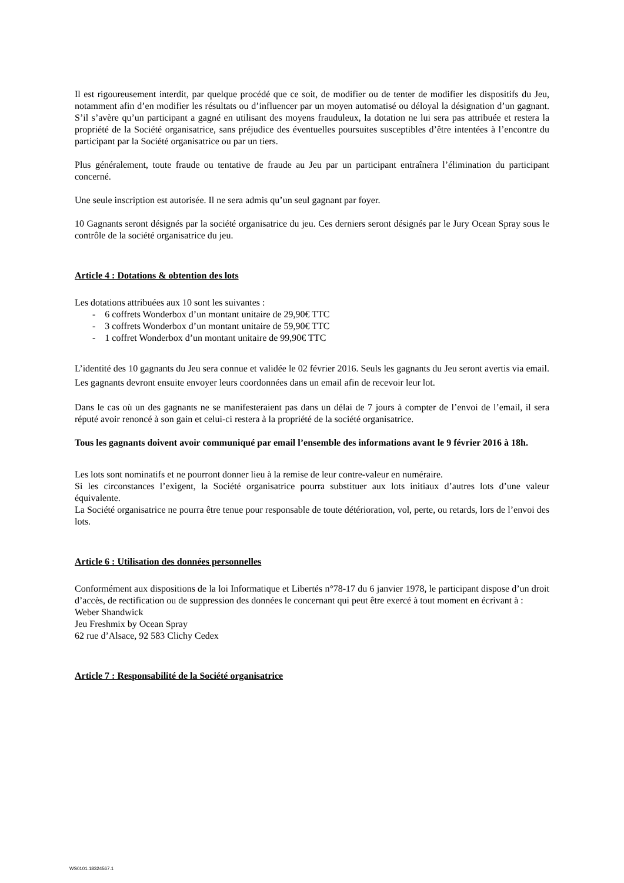Il est rigoureusement interdit, par quelque procédé que ce soit, de modifier ou de tenter de modifier les dispositifs du Jeu, notamment afin d’en modifier les résultats ou d’influencer par un moyen automatisé ou déloyal la désignation d’un gagnant. S’il s’avère qu’un participant a gagné en utilisant des moyens frauduleux, la dotation ne lui sera pas attribuée et restera la propriété de la Société organisatrice, sans préjudice des éventuelles poursuites susceptibles d’être intentées à l’encontre du participant par la Société organisatrice ou par un tiers.
Plus généralement, toute fraude ou tentative de fraude au Jeu par un participant entraînera l’élimination du participant concerné.
Une seule inscription est autorisée. Il ne sera admis qu’un seul gagnant par foyer.
10 Gagnants seront désignés par la société organisatrice du jeu. Ces derniers seront désignés par le Jury Ocean Spray sous le contrôle de la société organisatrice du jeu.
Article 4 : Dotations & obtention des lots
Les dotations attribuées aux 10 sont les suivantes :
- 6 coffrets Wonderbox d’un montant unitaire de 29,90€ TTC
- 3 coffrets Wonderbox d’un montant unitaire de 59,90€ TTC
- 1 coffret Wonderbox d’un montant unitaire de 99,90€ TTC
L’identité des 10 gagnants du Jeu sera connue et validée le 02 février 2016. Seuls les gagnants du Jeu seront avertis via email. Les gagnants devront ensuite envoyer leurs coordonnées dans un email afin de recevoir leur lot.
Dans le cas où un des gagnants ne se manifesteraient pas dans un délai de 7 jours à compter de l’envoi de l’email, il sera réputé avoir renoncé à son gain et celui-ci restera à la propriété de la société organisatrice.
Tous les gagnants doivent avoir communiqué par email l’ensemble des informations avant le 9 février 2016 à 18h.
Les lots sont nominatifs et ne pourront donner lieu à la remise de leur contre-valeur en numéraire.
Si les circonstances l’exigent, la Société organisatrice pourra substituer aux lots initiaux d’autres lots d’une valeur équivalente.
La Société organisatrice ne pourra être tenue pour responsable de toute détérioration, vol, perte, ou retards, lors de l’envoi des lots.
Article 6 : Utilisation des données personnelles
Conformément aux dispositions de la loi Informatique et Libertés n°78-17 du 6 janvier 1978, le participant dispose d’un droit d’accès, de rectification ou de suppression des données le concernant qui peut être exercé à tout moment en écrivant à :
Weber Shandwick
Jeu Freshmix by Ocean Spray
62 rue d’Alsace, 92 583 Clichy Cedex
Article 7 : Responsabilité de la Société organisatrice
WS0101.18324567.1